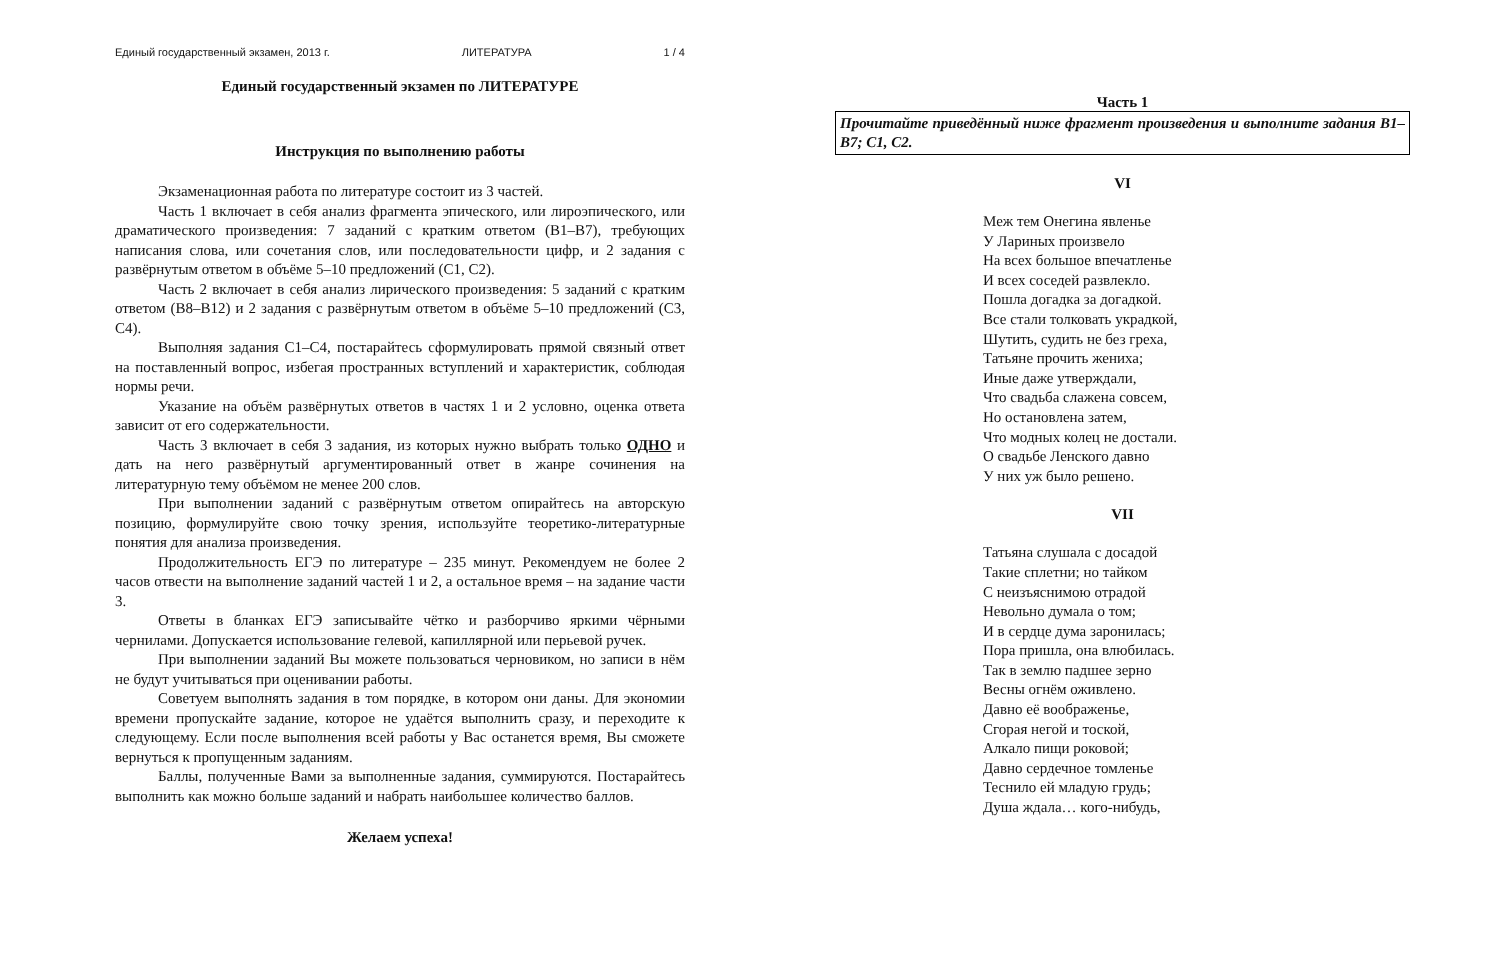Единый государственный экзамен, 2013 г. ЛИТЕРАТУРА 1 / 4
Единый государственный экзамен по ЛИТЕРАТУРЕ
Инструкция по выполнению работы
Экзаменационная работа по литературе состоит из 3 частей.
Часть 1 включает в себя анализ фрагмента эпического, или лироэпического, или драматического произведения: 7 заданий с кратким ответом (В1–В7), требующих написания слова, или сочетания слов, или последовательности цифр, и 2 задания с развёрнутым ответом в объёме 5–10 предложений (С1, С2).
Часть 2 включает в себя анализ лирического произведения: 5 заданий с кратким ответом (В8–В12) и 2 задания с развёрнутым ответом в объёме 5–10 предложений (С3, С4).
Выполняя задания С1–С4, постарайтесь сформулировать прямой связный ответ на поставленный вопрос, избегая пространных вступлений и характеристик, соблюдая нормы речи.
Указание на объём развёрнутых ответов в частях 1 и 2 условно, оценка ответа зависит от его содержательности.
Часть 3 включает в себя 3 задания, из которых нужно выбрать только ОДНО и дать на него развёрнутый аргументированный ответ в жанре сочинения на литературную тему объёмом не менее 200 слов.
При выполнении заданий с развёрнутым ответом опирайтесь на авторскую позицию, формулируйте свою точку зрения, используйте теоретико-литературные понятия для анализа произведения.
Продолжительность ЕГЭ по литературе – 235 минут. Рекомендуем не более 2 часов отвести на выполнение заданий частей 1 и 2, а остальное время – на задание части 3.
Ответы в бланках ЕГЭ записывайте чётко и разборчиво яркими чёрными чернилами. Допускается использование гелевой, капиллярной или перьевой ручек.
При выполнении заданий Вы можете пользоваться черновиком, но записи в нём не будут учитываться при оценивании работы.
Советуем выполнять задания в том порядке, в котором они даны. Для экономии времени пропускайте задание, которое не удаётся выполнить сразу, и переходите к следующему. Если после выполнения всей работы у Вас останется время, Вы сможете вернуться к пропущенным заданиям.
Баллы, полученные Вами за выполненные задания, суммируются. Постарайтесь выполнить как можно больше заданий и набрать наибольшее количество баллов.
Желаем успеха!
Часть 1
Прочитайте приведённый ниже фрагмент произведения и выполните задания В1–В7; С1, С2.
VI
Меж тем Онегина явленье
У Лариных произвело
На всех большое впечатленье
И всех соседей развлекло.
Пошла догадка за догадкой.
Все стали толковать украдкой,
Шутить, судить не без греха,
Татьяне прочить жениха;
Иные даже утверждали,
Что свадьба слажена совсем,
Но остановлена затем,
Что модных колец не достали.
О свадьбе Ленского давно
У них уж было решено.
VII
Татьяна слушала с досадой
Такие сплетни; но тайком
С неизъяснимою отрадой
Невольно думала о том;
И в сердце дума заронилась;
Пора пришла, она влюбилась.
Так в землю падшее зерно
Весны огнём оживлено.
Давно её воображенье,
Сгорая негой и тоской,
Алкало пищи роковой;
Давно сердечное томленье
Теснило ей младую грудь;
Душа ждала… кого-нибудь,